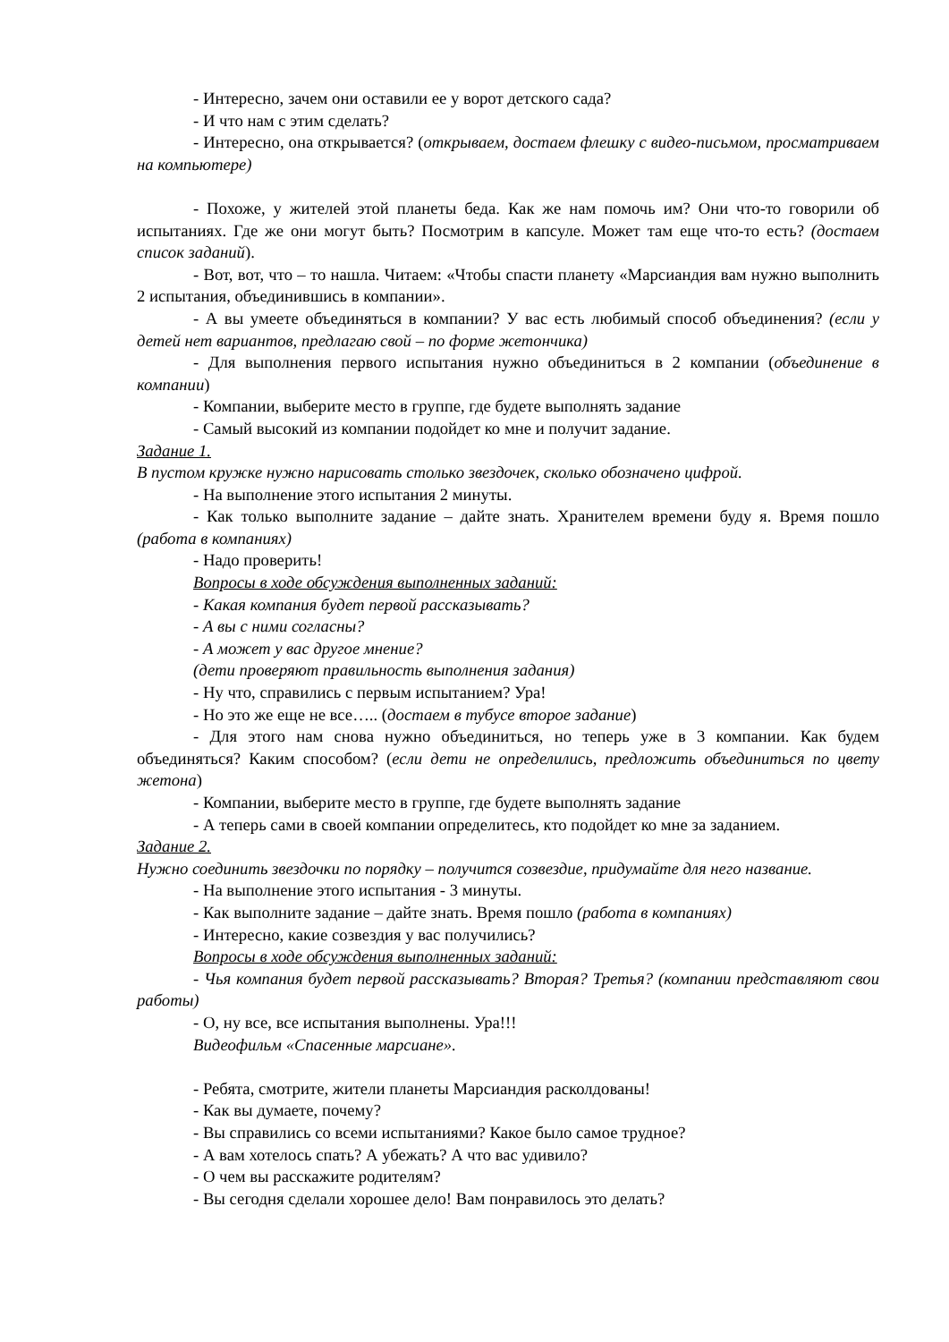- Интересно, зачем они оставили ее у ворот детского сада?
- И что нам с этим сделать?
- Интересно, она открывается? (открываем, достаем флешку с видео-письмом, просматриваем на компьютере)
- Похоже, у жителей этой планеты беда. Как же нам помочь им? Они что-то говорили об испытаниях. Где же они могут быть? Посмотрим в капсуле. Может там еще что-то есть? (достаем список заданий).
- Вот, вот, что – то нашла. Читаем: «Чтобы спасти планету «Марсиандия вам нужно выполнить 2 испытания, объединившись в компании».
- А вы умеете объединяться в компании? У вас есть любимый способ объединения? (если у детей нет вариантов, предлагаю свой – по форме жетончика)
- Для выполнения первого испытания нужно объединиться в 2 компании (объединение в компании)
- Компании, выберите место в группе, где будете выполнять задание
- Самый высокий из компании подойдет ко мне и получит задание.
Задание 1.
В пустом кружке нужно нарисовать столько звездочек, сколько обозначено цифрой.
- На выполнение этого испытания 2 минуты.
- Как только выполните задание – дайте знать. Хранителем времени буду я. Время пошло (работа в компаниях)
- Надо проверить!
Вопросы в ходе обсуждения выполненных заданий:
- Какая компания будет первой рассказывать?
- А вы с ними согласны?
- А может у вас другое мнение?
(дети проверяют правильность выполнения задания)
- Ну что, справились с первым испытанием? Ура!
- Но это же еще не все….. (достаем в тубусе второе задание)
- Для этого нам снова нужно объединиться, но теперь уже в 3 компании. Как будем объединяться? Каким способом? (если дети не определились, предложить объединиться по цвету жетона)
- Компании, выберите место в группе, где будете выполнять задание
- А теперь сами в своей компании определитесь, кто подойдет ко мне за заданием.
Задание 2.
Нужно соединить звездочки по порядку – получится созвездие, придумайте для него название.
- На выполнение этого испытания - 3 минуты.
- Как выполните задание – дайте знать. Время пошло (работа в компаниях)
- Интересно, какие созвездия у вас получились?
Вопросы в ходе обсуждения выполненных заданий:
- Чья компания будет первой рассказывать? Вторая? Третья? (компании представляют свои работы)
- О, ну все, все испытания выполнены. Ура!!!
Видеофильм «Спасенные марсиане».
- Ребята, смотрите, жители планеты Марсиандия расколдованы!
- Как вы думаете, почему?
- Вы справились со всеми испытаниями? Какое было самое трудное?
- А вам хотелось спать? А убежать? А что вас удивило?
- О чем вы расскажите родителям?
- Вы сегодня сделали хорошее дело! Вам понравилось это делать?